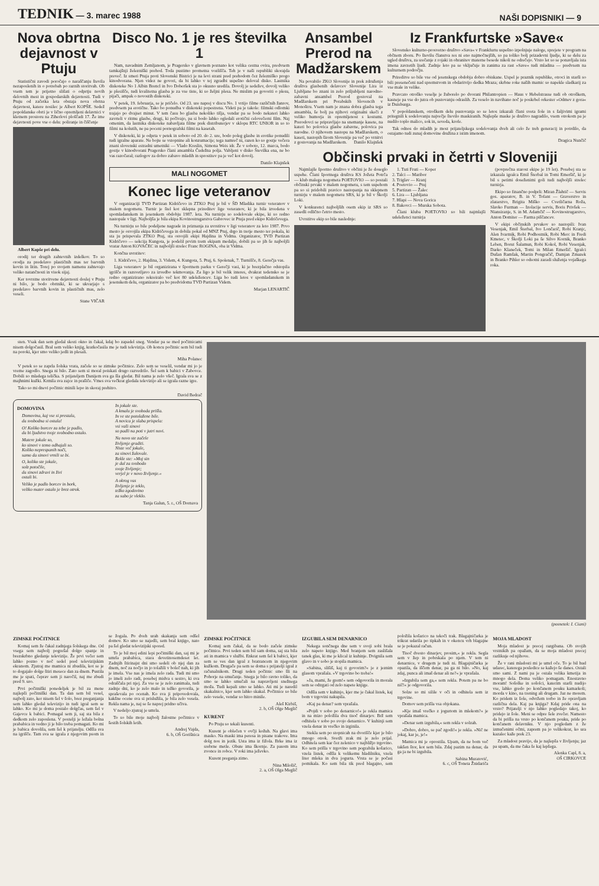TEDNIK — 3. marec 1988 NAŠI DOPISNIKI — 9
Nova obrtna dejavnost v Ptuju
Statistični zavodi poročajo o naraščanju števila nezaposlenih in o potrebah po raznih storitvah. Ob vsem tem je prijetno slišati o odprtju novih delovnih mest in gospodarskih dejavnosti. Tudi v Ptuju od začetka leta obstaja nova obrtna dejavnost, katere nosilec je Albert KOPŠE. Sedež popoldanske obrti je v lično opremljeni delavnici v kletnem prostoru na Ziherlovi ploščadi 17. Že ime dejavnosti pove vse o delu: poliranje in čiščenje
Albert Kopše pri delu.
orodij ter drugih zahtevnih izdelkov. To so orodja za predelavo plastičnih mas ter barvnih kovin in litin. Torej po svojem namenu zahtevajo veliko natančnosti in visok sijaj.
Ker tovrstne storitvene dejavnosti doslej v Ptuju ni bilo, je bodo obrtniki, ki se ukvarjajo s predelavo barvnih kovin in plastičnih mas, zelo veseli.
Stane VIČAR
Disco No. 1 je res številka 1
Nam, navadnim Zemljanom, je Pragersko v glavnem poznano kot velika cestna ovira, predvsem tamkajšnji železniški prehod. Toda pustimo prometna vozlišča. Teh je v naši republiki skorajda preveč. Iz smeri Ptuja proti Slovenski Bistrici je na levi strani pred prehodom čez železniško progo kinodvorana. Njen videz ne govori, da bi lahko v tej zgradbi uspešno deloval disko. Lastnika diskoteke No 1 Albin Brencl in Ivo Doberšek sta jo okusno uredila. Dovolj je sedežev, dovolj veliko je plesišče, tudi kvalitetna glasba je za vse tiste, ki so željni plesa. Ne mislim pa govoriti o plesu, pijači, ampak o novostih diskoteki.
V petek, 19. februarja, se je pričelo. Od 23. ure naprej v discu No. 1 vrtijo filme različnih žanrov, predvsem pa erotične. Tako bo ponudba v diskoteki popestrena. Videti pa je takole: filmski odlomki trajajo po dvajset minut. V tem času bo glasba nekoliko tišja, vendar pa se bodo nekateri lahko zavrteli v ritmu glasbe, drugi, ki počivajo, pa si bodo lahko ogledali erotični celovečerni film. Naj omenim, da lastnika diskoteke nabavljata filme prek distributerjev v sklopu RTC UNIOR in so to filmi na kolutih, ne pa poceni pornografski filmi na kasetah.
V diskoteki, ki je odprta v petek in soboto od 20. do 2. ure, bodo poleg glasbe in erotike ponudili tudi igralne aparate. Ne bojte se vstopnine ali konzumacije; tega namreč ni, razen ko so gostje večera znani slovenski estradni umetniki — Vlado Kreslin, Simona Weis idr. Že v soboto, 12. marca, bodo gostje v kinodvorani Pragersko člani ansambla Čudežna polja. Vabljeni v disko Številka ena, ne bo vas razočaral; razlogov za dobro zabavo mladih in sprostitev pa je več kot dovolj.
Danilo Klajnšek
MALI NOGOMET
Konec lige veteranov
V organizaciji TVD Partizan Kidričevo in ZTKO Ptuj je bil v ŠD Mladika turnir veteranov v malem nogometu. Turnir je štel kot sklepna prireditev lige veteranov, ki je bila izvedena v spomladanskem in jesenskem obdobju 1987. leta. Na turnirju so sodelovale ekipe, ki so redno nastopale v ligi. Najboljša je bila ekipa Kovinostrugarstva Gabrovec iz Ptuja pred ekipo Kidričevega.
Na turnirju so bile podeljene nagrade in priznanja za uvrstitve v ligi veteranov za leto 1987. Prvo mesto je osvojila ekipa Kidričevega in dobila pokal od MNZ Ptuj, drgo in tretje mesto ter pokala, ki sta ju prispevala ZTKO Ptuj, sta osvojili ekipi Hajdina in Vidma. Organizator, TVD Partizan Kidričevo — sekcija Kungota, je podelil prvim trem ekipam medalje, dobili pa so jih še najboljši vratar Anton KOVAČEC in najboljši strelec Franc ROGINA, oba iz Vidma.
Končna uvrstitev:
1. Kidričevo, 2. Hajdina, 3. Videm, 4. Kungota, 5. Ptuj, 6. Spolenak, 7. Turnišče, 8. Gerečja vas.
Liga veteranov je bil organizirana v športnem parku v Gerečji vasi, ki je brezplačno odstopila igrišče in razsvetljavo za izvedbo tekmovanja. Za ligo je bil velik interes, dvakrat tedensko se je redno organizirano rekreiralo več kot 80 udeležencev. Liga bo tudi letos v spomladanskem in jesenskem delu, organizator pa bo predvidoma TVD Partizan Videm.
Marjan LENARTIČ
Ansambel Prerod na Madžarskem
Na povabilo ZKO Slovenije in prek združenja društva glasbenih delavcev Slovenije Lira iz Ljubljane bo znani in zelo priljubljeni narodno-zabavni ansambel Prerod gostoval na Madžarskem pri Porabskih Slovencih v Monoštru. Vsem nam je znana dobra glasba tega ansambla, še bolj pa njihovi originalni skeči z veliko humorja in opremljenost s kostumi. Prerodovci se pripravljajo na snemanje kasete, na kateri bo polovica glasbe zabavne, polovica pa narodne. O njihovem nastopu na Madžarskem, o kaseti, nastopih širom Slovenije pa več po vrnitvi z gostovanja na Madžarskem. Danilo Klajnšek
Iz Frankfurtske »Save«
Slovensko kulturno-prosvetno društvo »Sava« v Frankfurtu uspešno izpolnjuje naloge, sprejete v program na občnem zboru. Po številu članstva res ni eno najmočnejših, so pa toliko bolj prizadevni ljudje, ki se delu za ugled društva, za srečanje z rojaki in ohranitev materne besede nikoli ne odrečejo. Vrsto let so se ponavljala ista imena zavzetih ljudi. Zadnje leto pa se vključuje in zanima za rast »Save« tudi mladina — predvsem na kulturnem področju.
Prireditve so bile vse od jesenskega obdobja dobro obiskane. Uspel je praznik republike, otroci in starši so bili presenečeni nad spremstvom in obdaritvijo dedka Mraza; skrbne roke naših mamic so napekle sladkarij za vse male in velike.
Pravcato otroško veselje je žuborelo po dvorani Philantropien — Haus v Hebelstrasse tudi ob otroškem, kasneje pa vse do jutra ob pustovanju odraslih. Za veselo in navihano noč je poskrbel orkester »Odmev z gora« iz Duisburga.
V popoldanskem, otroškem delu pustovanja so se letos izkazali člani sveta šole in s šaljivimi igrami pritegnili k sodelovanju največje število maskiranih. Najlepše maske je društvo nagradilo, vsem otrokom pa je nudilo toplo malico, sok in, seveda, krofe.
Tak odnos do mladih je most prijateljskega sodelovanja dveh ali celo že treh generacij in potrdilo, da ostajamo tudi zunaj domovine družina z istim imenom.
Dragica Nunčič
Občinski prvaki in četrti v Sloveniji
Najmlajše športno društvo v občini je že doseglo uspehe. Člani športnega društva KS Jožeta Potrča — klub malega nogometa POETOVIO — so postali občinski prvaki v malem nogometu, s tem uspehom pa so si pridobili pravico nastopanja na sklepnem turnirju v malem nogometu SRS, ki je bil v Škofji Loki.
V konkurenci najboljših osem ekip iz SRS so zasedli odlično četrto mesto.
Uvrstitve ekip so bile naslednje:
1. Tuti Fruti — Koper
2. Talci — Maribor
3. Triglav — Kranj
4. Poetovio — Ptuj
5. Partizan — Žalec
6. Lira — Ljubljana
7. Hlapi — Nova Gorica
8. Bakovci — Murska Sobota.
Člani kluba POETOVIO so bili najmlajši udeleženci turnirja
(povprečna starost ekipe je 19 let). Posebej sta se izkazala igralca Emil Šterbal in Tomi Emeršič, ki je bil s petimi doseženimi goli tudi najboljši strelec turnirja.
Ekipo so finančno podprli: Miran Žlahtič — Servis gos. aparatov, B. in V. Tofant — Graverstvo in zlatarstvo, Brigita Miško — Cvetličarna Roža, Slavko Furman — Izolacije servis, Boris Privšek — Niansiranje, S. in M. Adamčič — Kovinostrugarstvo, Anton Domiter — Farma piščancev.
V ekipi občinskih prvakov so nastopili: Ivan Vesenjak, Emil Šterbal, Ivo Lončarič, Robi Kranjc, Alen Ivartnik, Robi Podhostnik, Robi Merc in Fredi Kmetec, v Škofji Loki pa še Silvo Kornik, Branko Leben, Borut Šalamun, Robi Kokol, Robi Vesenjak, Darko Klaneček, Tomi in Milan Emeršič. Igralci Dušan Ramšak, Martin Pongračič, Damjan Zmazek in Branko Pihler so odsotni zaradi služenja vojaškega roka.
sten. Vsak dan sem gledal skozi okno in čakal, kdaj bo zapadel sneg. Vendar pa se med počitnicami nisem dolgočasil. Bral sem veliko knjig, kratkočasila me je tudi televizija. Ob koncu počitnic sem bil tudi na poroki, kjer smo veliko jedli in plesali.
Miha Polanec
V petek so se zaprla šolska vrata, začele so se zimske počitnice. Zelo sem se veselil, vendar mi jo je vreme zagodlo. Snega ni bilo. Zato sem si moral poiskati drugo razvedrilo. Šel sem k babici v Zabovce. Dobili so mladega telička. S prijateljem Danijem sva ga šla gledat. Bil nama je zelo všeč. Igrala sva se z majhnimi kužki. Krmila sva zajce in prašiče. Vmes sva večkrat gledala televizijo ali se igrala razne igre.
Tako so mi dnevi počitnic minili lepo in skoraj prehitro.
David Bedrač
DOMOVINA
Domovina, kaj vse si prestala,
da svobodna si ostala!
O! Koliko borcev za tebe je padlo,
da bi ljudstvo tvoje svobodno ostalo.
Matere jokale so,
ko sinovi v temo odhajali so.
Koliko neprespanih noči,
samo da sinovi vrnili se bi.
O, koliko ste jokale,
solz potočile,
da sinovi zdravi in živi
ostali bi.
Veliko je padlo borcev in bork,
veliko mater ostalo je brez otrok.
In jokale ste.
A kmalu je svoboda prišla.
In ve ste potolažene bile.
A novica je slaba prispela:
vsi vaši sinovi
so padli na poti v jutri novi.
Na novo ste začele
življenje graditi.
Niste več jokale,
za sinovi žalovale.
Rekle ste: »Moj sin
je dal za svobodo
svoje življenje;
verjel je v novo življenje.«
A okrog vas
življenje je teklo,
težko zgodovino
za sabo je vleklo.
Tanja Galun, 5. r., OŠ Dornava
(posnetek: I. Ciani)
ZIMSKE POČITNICE
Komaj sem že čakal zadnjega šolskega dne. Od vsega sem najbolj pogrešal dolgo spanje in brezskrbno gledanje televizije. Že prvi večer sem lahko pozno v noč sedel pred televizijskim ekranom. Zjutraj me mamica ni zbudila, kot se je to dogajalo dolge štiri mesece dan za dnem. Pustila me je spati, čeprav sem ji naročil, naj me zbudi pred 9. uro.
Prvi počitniški ponedeljek je bil za mene najlepši počitniški dan. Ta dan sem bil vesel, najbolj zato, ker nisem šel v šolo, brez preganjanja sem lahko gledal televizijo in tudi igral sem se lahko. Ko mi je doma postalo dolgčas, sem šel v Gajevce k babici. Pomagal sem ji, saj sta bila z dedkom zelo zaposlena. V postelji je ležala bolna prababica in vedno ji je bilo treba pomagati. Ko mi je babica dovolila, sem šel k prijatelju. Odšla sva na igrišče. Tam sva se igrala z njegovim psom in se žogala. Po dveh urah skakanja sem odšel domov. Ko smo se najedli, sem bral knjigo, nato pa šel gledat televizijski spored.
To je bil moj edini lepi počitniški dan, saj mi je umrla prababica, stara devetinosemdeset let. Zadnjih štirinajst dni smo sedeli ob njej dan za dnem, noč za nočjo in jo tolažili v boleč nah, ki jih je imela. Vse nas je imela zelo rada. Tudi mi smo jo imeli zelo radi, posebej midva s sestro, ki sva odraščala pri njej. Za vse se je zelo zanimala, tudi zadnje dni, ko je zelo malo in težko govorila, je spraševala po ocenah. Ko sva ji pripovedovala, kakšne ocene sva si prislužila, je bila zelo vesela. Rekla nama je, naj se še naprej pridno učiva.
V nedeljo zjutraj je umrla.
To so bile moje najbolj žalostne počitnice v šestih šolskih letih.
Andrej Vajda,
6. b, OŠ Gorišnica
ZIMSKE POČITNICE
Komaj sem čakal, da se bodo začele zimske počitnice. Prvi teden sem bil sam doma, saj sta bila ati in mamica v službi. Enkrat sem šel k babici, kjer sem se ves dan igral z bratrancem in njegovim kužkom. Drugače pa sem se doma s prijatelji igral z računalnikom. Drugi teden počitnic smo šli na Pohorje na smučanje. Snega je bilo ravno toliko, da smo se lahko smučali na napravljeni snežnega možа. Tudi kepali smo se lahko. Ati mi je naredil skakalnico, kjer sem lahko skakal. Počitnice so bile zelo vesele, vendar so hitro minile.
Aleš Kirbiš,
2. b, OŠ Olge Meglič
KURENT
Po Ptuju so tekali kurenti.
Kurent je oblečen v ovčji kožuh. Na glavi ima masko. Na maski ima peresa in pisane trakove. Ima dolg nos in jezik. Usta ima iz fižola. Brke ima iz srebrne metle. Obute ima škornje. Za pasom ima zvonce in robce. V roki ima ježevko.
Kurent preganja zimo.
Nina Milošič,
2. a, OŠ Olga Meglič
IZGUBILA SEM DENARNICO
Nekega sončnega dne sem v svoji sobi brala zelo napeto knjigo. Med branjem sem zaslišala tanek glas, ki me je klical iz kuhinje. Dvignila sem glavo in v sobo je stopila mamica.
»Sabina, slišiš, kaj ti govorim?« je z jeznim glasom vprašala. »V trgovino bo treba!«
»Ja, mami, že grem!« sem odgovorila in morala sem se odtrgati od zelo napete knjige.
Odšla sem v kuhinjo, kjer me je čakal listek, kaj bom v trgovini nakupila.
»Kaj pa denar? sem vprašala.
»Pojdi v sobo po denarnico!« je rekla mamica in na mizo položila dva tisoč dinarjev. Brž sem odhitela v sobo po svojo denarnico. V kuhinji sem vzela denar in vrečko in izginila.
Stekla sem po stopnicah na dvorišče kjer je bilo mnogo otrok. Svetži zrak mi je zelo prijal. Odhitela sem kar čez zelenico v najbližjo trgovino. Ko sem prišla v trgovino sem pograbila košarico, vzela listek, odšla k velikemu hladilniku, vzela liter mleka in dva jogurta. Vrsta se je počasi pomikala. Ko sem bila tik pred blagajno, sem položila košarico na tekoči trak. Blagajničarka je trikrat udarila po tipkah in v okencu vrh blagajne se je pokazal račun.
Tisoč dvesto dinarjev, prosim,« je rekla. Segla sem v žep in pobrskala po njem. V tem ni denarnice, v drugem je tudi ni. Blagajničarka je opazila, da iščem denar, pa ga ni bilo. »No, kaj zdaj, punca ali imaš denar ali ne?« je vprašala.
»Izgubila sem ga,« sem rekla. Potem pa ne bo nič!« je odgovorila.
Solze so mi silile v oči in odhitela sem iz trgovine.
Domov sem prišla vsa objokana.
»Kje imaš vrečko z jogurtom in mlekom?« je vprašala mamica.
»Denar sem izgubila,« sem rekla v solzah.
»Dobro, dobro, se pač zgodi!« je rekla. »Nič ne jokaj, kar je, je!«
Mamica mi je oprostila. Upam, da ne bom več takšen štor, kot sem bila. Zdaj pazim na denar, da ga ja ne bi izgubila.
Sabina Muratović,
6. c, OŠ Toneta Žnidariča
MOJA MLADOST
Moja mladost je precej razgibana. Ob svojih vrstnikih pa opažam, da se moja mladost precej razlikuje od njihove.
Že v rani mladosti mi je umrl oče. To je bil hud udarec, katerega posledice se kažejo še danes. Ostali smo sami. Z nami pa je ostala velika kmetija in mnogo dela. Doma veliko pomagam. Enostavno moram! Sošolke in sošolci, katerim starši nudijo vse, lahko gredo po končanem pouku kamarkoli; morda v kino, na trening ali drugam. Jaz ne morem. Ko pridem iz šole, odvržem torbo in že opravljam različna dela. Kaj pa knjiga? Kdaj pride ona na vrsto? Prijatelji v njo lahko pogledajo takoj, ko pridejo iz šole. Meni se odpre šele zvečer. Namesto da bi prišla na vrsto po končanem pouku, pride po končanem delavniku. V njo pogledam z že izmučenimi očmi, zaprem pa jo velikokrat, ko ura kazalec kaže prek 23.
Za mladost pravijo, da je najlepša v življenju; jaz pa upam, da me čaka še kaj lepšega.
Alenka Capl, 8. a,
OŠ CIRKOVCE